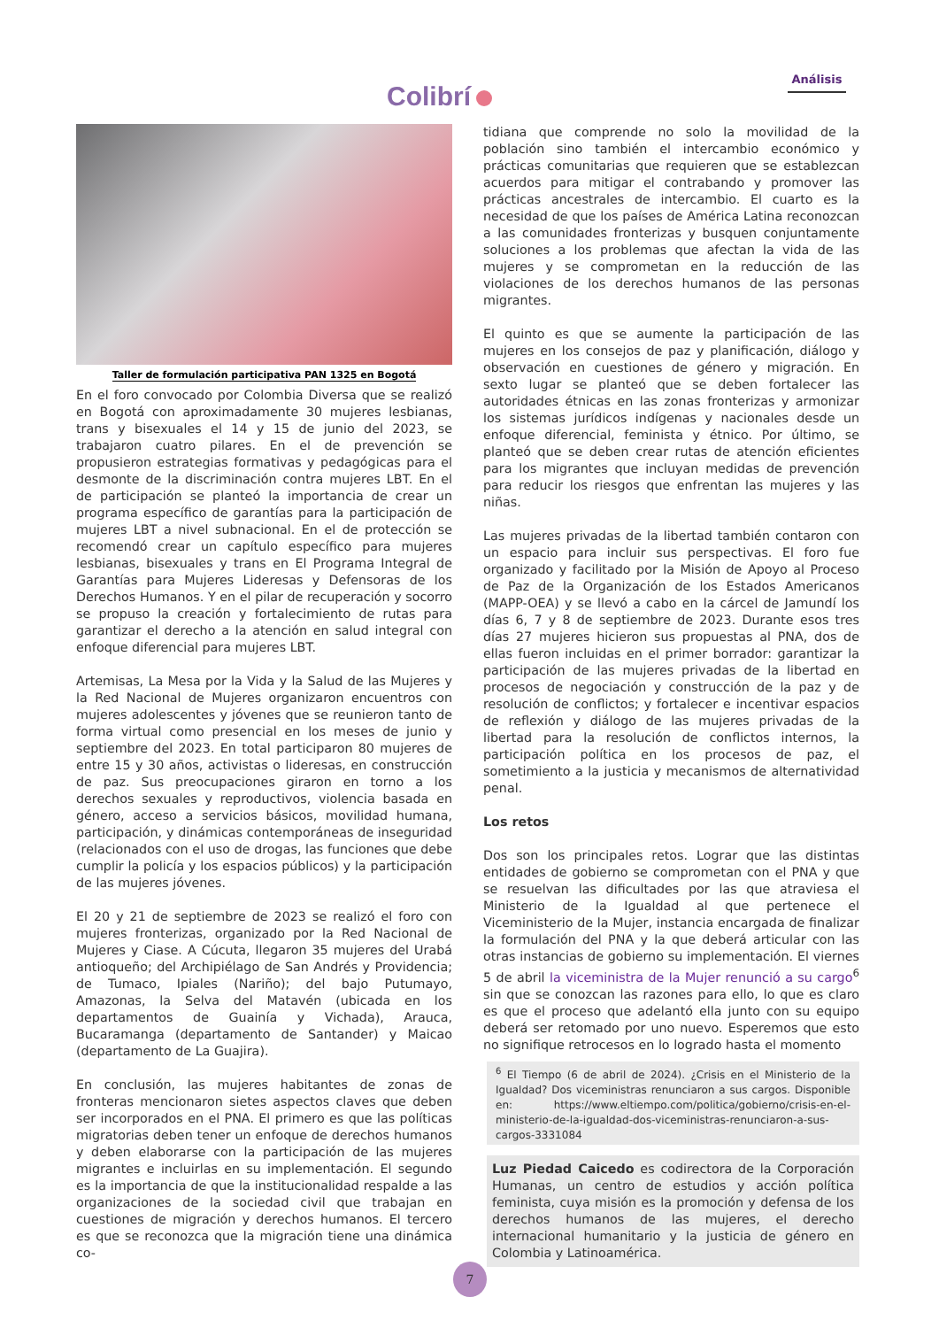Colibrí
Análisis
Taller de formulación participativa PAN 1325 en Bogotá
En el foro convocado por Colombia Diversa que se realizó en Bogotá con aproximadamente 30 mujeres lesbianas, trans y bisexuales el 14 y 15 de junio del 2023, se trabajaron cuatro pilares. En el de prevención se propusieron estrategias formativas y pedagógicas para el desmonte de la discriminación contra mujeres LBT. En el de participación se planteó la importancia de crear un programa específico de garantías para la participación de mujeres LBT a nivel subnacional. En el de protección se recomendó crear un capítulo específico para mujeres lesbianas, bisexuales y trans en El Programa Integral de Garantías para Mujeres Lideresas y Defensoras de los Derechos Humanos. Y en el pilar de recuperación y socorro se propuso la creación y fortalecimiento de rutas para garantizar el derecho a la atención en salud integral con enfoque diferencial para mujeres LBT.
Artemisas, La Mesa por la Vida y la Salud de las Mujeres y la Red Nacional de Mujeres organizaron encuentros con mujeres adolescentes y jóvenes que se reunieron tanto de forma virtual como presencial en los meses de junio y septiembre del 2023. En total participaron 80 mujeres de entre 15 y 30 años, activistas o lideresas, en construcción de paz. Sus preocupaciones giraron en torno a los derechos sexuales y reproductivos, violencia basada en género, acceso a servicios básicos, movilidad humana, participación, y dinámicas contemporáneas de inseguridad (relacionados con el uso de drogas, las funciones que debe cumplir la policía y los espacios públicos) y la participación de las mujeres jóvenes.
El 20 y 21 de septiembre de 2023 se realizó el foro con mujeres fronterizas, organizado por la Red Nacional de Mujeres y Ciase. A Cúcuta, llegaron 35 mujeres del Urabá antioqueño; del Archipiélago de San Andrés y Providencia; de Tumaco, Ipiales (Nariño); del bajo Putumayo, Amazonas, la Selva del Matavén (ubicada en los departamentos de Guainía y Vichada), Arauca, Bucaramanga (departamento de Santander) y Maicao (departamento de La Guajira).
En conclusión, las mujeres habitantes de zonas de fronteras mencionaron sietes aspectos claves que deben ser incorporados en el PNA. El primero es que las políticas migratorias deben tener un enfoque de derechos humanos y deben elaborarse con la participación de las mujeres migrantes e incluirlas en su implementación. El segundo es la importancia de que la institucionalidad respalde a las organizaciones de la sociedad civil que trabajan en cuestiones de migración y derechos humanos. El tercero es que se reconozca que la migración tiene una dinámica co-
tidiana que comprende no solo la movilidad de la población sino también el intercambio económico y prácticas comunitarias que requieren que se establezcan acuerdos para mitigar el contrabando y promover las prácticas ancestrales de intercambio. El cuarto es la necesidad de que los países de América Latina reconozcan a las comunidades fronterizas y busquen conjuntamente soluciones a los problemas que afectan la vida de las mujeres y se comprometan en la reducción de las violaciones de los derechos humanos de las personas migrantes.
El quinto es que se aumente la participación de las mujeres en los consejos de paz y planificación, diálogo y observación en cuestiones de género y migración. En sexto lugar se planteó que se deben fortalecer las autoridades étnicas en las zonas fronterizas y armonizar los sistemas jurídicos indígenas y nacionales desde un enfoque diferencial, feminista y étnico. Por último, se planteó que se deben crear rutas de atención eficientes para los migrantes que incluyan medidas de prevención para reducir los riesgos que enfrentan las mujeres y las niñas.
Las mujeres privadas de la libertad también contaron con un espacio para incluir sus perspectivas. El foro fue organizado y facilitado por la Misión de Apoyo al Proceso de Paz de la Organización de los Estados Americanos (MAPP-OEA) y se llevó a cabo en la cárcel de Jamundí los días 6, 7 y 8 de septiembre de 2023. Durante esos tres días 27 mujeres hicieron sus propuestas al PNA, dos de ellas fueron incluidas en el primer borrador: garantizar la participación de las mujeres privadas de la libertad en procesos de negociación y construcción de la paz y de resolución de conflictos; y fortalecer e incentivar espacios de reflexión y diálogo de las mujeres privadas de la libertad para la resolución de conflictos internos, la participación política en los procesos de paz, el sometimiento a la justicia y mecanismos de alternatividad penal.
Los retos
Dos son los principales retos. Lograr que las distintas entidades de gobierno se comprometan con el PNA y que se resuelvan las dificultades por las que atraviesa el Ministerio de la Igualdad al que pertenece el Viceministerio de la Mujer, instancia encargada de finalizar la formulación del PNA y la que deberá articular con las otras instancias de gobierno su implementación. El viernes 5 de abril la viceministra de la Mujer renunció a su cargo<sup>6</sup> sin que se conozcan las razones para ello, lo que es claro es que el proceso que adelantó ella junto con su equipo deberá ser retomado por uno nuevo. Esperemos que esto no signifique retrocesos en lo logrado hasta el momento
<sup>6</sup> El Tiempo (6 de abril de 2024). ¿Crisis en el Ministerio de la Igualdad? Dos viceministras renunciaron a sus cargos. Disponible en: https://www.eltiempo.com/politica/gobierno/crisis-en-el-ministerio-de-la-igualdad-dos-viceministras-renunciaron-a-sus-cargos-3331084
Luz Piedad Caicedo es codirectora de la Corporación Humanas, un centro de estudios y acción política feminista, cuya misión es la promoción y defensa de los derechos humanos de las mujeres, el derecho internacional humanitario y la justicia de género en Colombia y Latinoamérica.
7